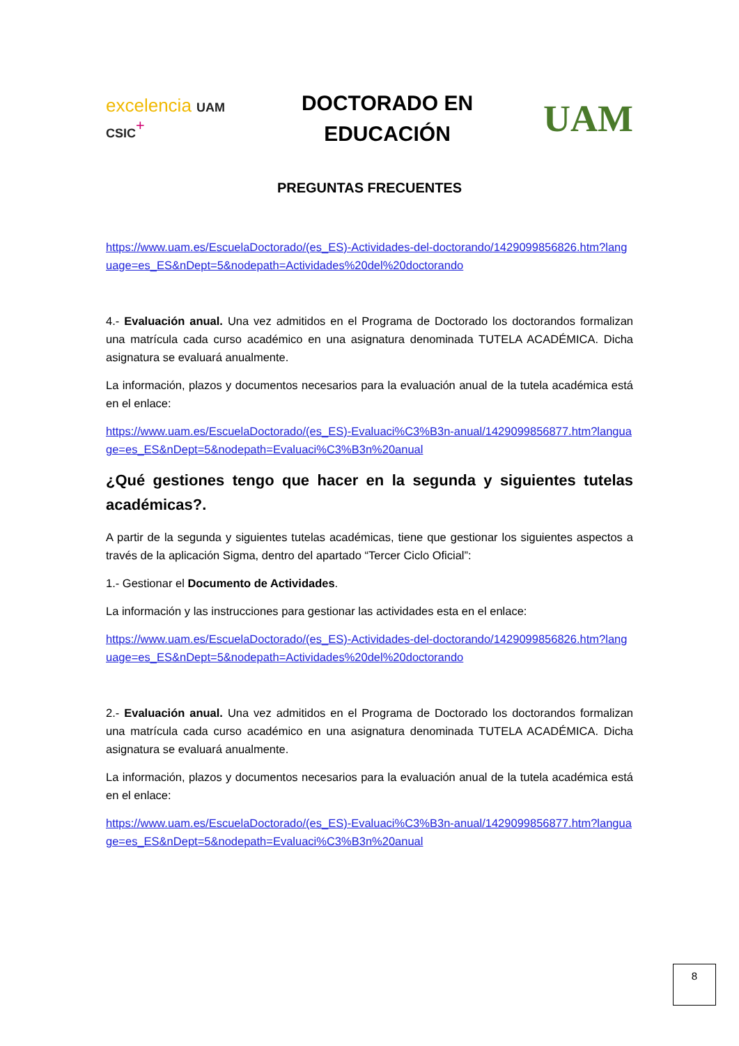excelencia UAM CSIC<sup>+</sup>
DOCTORADO EN
EDUCACIÓN
UAM
PREGUNTAS FRECUENTES
https://www.uam.es/EscuelaDoctorado/(es_ES)-Actividades-del-doctorando/1429099856826.htm?language=es_ES&nDept=5&nodepath=Actividades%20del%20doctorando
4.- Evaluación anual. Una vez admitidos en el Programa de Doctorado los doctorandos formalizan una matrícula cada curso académico en una asignatura denominada TUTELA ACADÉMICA. Dicha asignatura se evaluará anualmente.
La información, plazos y documentos necesarios para la evaluación anual de la tutela académica está en el enlace:
https://www.uam.es/EscuelaDoctorado/(es_ES)-Evaluaci%C3%B3n-anual/1429099856877.htm?language=es_ES&nDept=5&nodepath=Evaluaci%C3%B3n%20anual
¿Qué gestiones tengo que hacer en la segunda y siguientes tutelas académicas?.
A partir de la segunda y siguientes tutelas académicas, tiene que gestionar los siguientes aspectos a través de la aplicación Sigma, dentro del apartado “Tercer Ciclo Oficial”:
1.- Gestionar el Documento de Actividades.
La información y las instrucciones para gestionar las actividades esta en el enlace:
https://www.uam.es/EscuelaDoctorado/(es_ES)-Actividades-del-doctorando/1429099856826.htm?language=es_ES&nDept=5&nodepath=Actividades%20del%20doctorando
2.- Evaluación anual. Una vez admitidos en el Programa de Doctorado los doctorandos formalizan una matrícula cada curso académico en una asignatura denominada TUTELA ACADÉMICA. Dicha asignatura se evaluará anualmente.
La información, plazos y documentos necesarios para la evaluación anual de la tutela académica está en el enlace:
https://www.uam.es/EscuelaDoctorado/(es_ES)-Evaluaci%C3%B3n-anual/1429099856877.htm?language=es_ES&nDept=5&nodepath=Evaluaci%C3%B3n%20anual
8